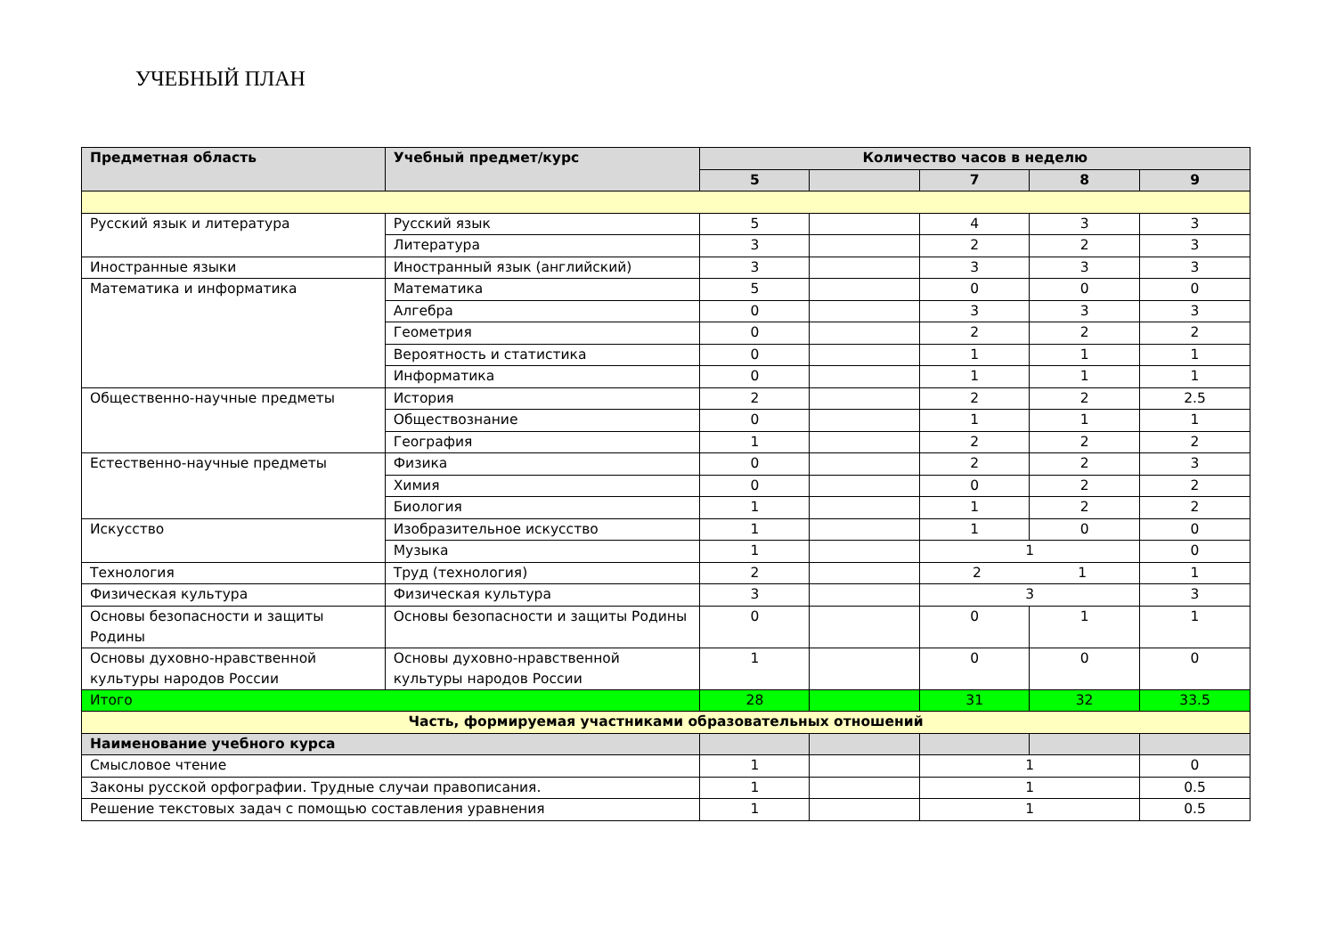УЧЕБНЫЙ ПЛАН
| Предметная область | Учебный предмет/курс | Количество часов в неделю | | | | |
| --- | --- | --- | --- | --- | --- | --- |
| | | 5 | | 7 | 8 | 9 |
| Русский язык и литература | Русский язык | 5 | | 4 | 3 | 3 |
| | Литература | 3 | | 2 | 2 | 3 |
| Иностранные языки | Иностранный язык (английский) | 3 | | 3 | 3 | 3 |
| Математика и информатика | Математика | 5 | | 0 | 0 | 0 |
| | Алгебра | 0 | | 3 | 3 | 3 |
| | Геометрия | 0 | | 2 | 2 | 2 |
| | Вероятность и статистика | 0 | | 1 | 1 | 1 |
| | Информатика | 0 | | 1 | 1 | 1 |
| Общественно-научные предметы | История | 2 | | 2 | 2 | 2.5 |
| | Обществознание | 0 | | 1 | 1 | 1 |
| | География | 1 | | 2 | 2 | 2 |
| Естественно-научные предметы | Физика | 0 | | 2 | 2 | 3 |
| | Химия | 0 | | 0 | 2 | 2 |
| | Биология | 1 | | 1 | 2 | 2 |
| Искусство | Изобразительное искусство | 1 | | 1 | 0 | 0 |
| | Музыка | 1 | | 1 | | 0 |
| Технология | Труд (технология) | 2 | | 2 1 | | 1 |
| Физическая культура | Физическая культура | 3 | | 3 | | 3 |
| Основы безопасности и защиты Родины | Основы безопасности и защиты Родины | 0 | | 0 | 1 | 1 |
| Основы духовно-нравственной культуры народов России | Основы духовно-нравственной культуры народов России | 1 | | 0 | 0 | 0 |
| Итого | | 28 | | 31 | 32 | 33.5 |
| Часть, формируемая участниками образовательных отношений | | | | | | |
| Наименование учебного курса | | | | | | |
| Смысловое чтение | | 1 | | 1 | | 0 |
| Законы русской орфографии. Трудные случаи правописания. | | 1 | | 1 | | 0.5 |
| Решение текстовых задач с помощью составления уравнения | | 1 | | 1 | | 0.5 |